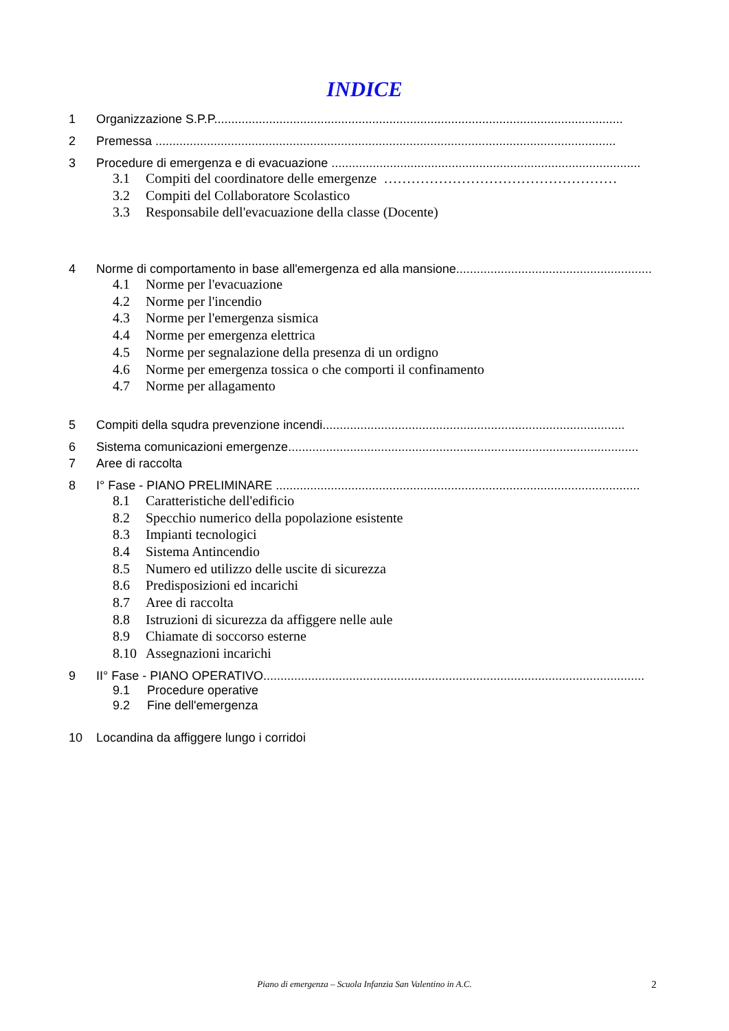INDICE
1 Organizzazione S.P.P.......................................................................................................................
2 Premessa ......................................................................................................................................
3 Procedure di emergenza e di evacuazione ..........................................................................................
3.1 Compiti del coordinatore delle emergenze ……………………………………………
3.2 Compiti del Collaboratore Scolastico
3.3 Responsabile dell'evacuazione della classe (Docente)
4 Norme di comportamento in base all'emergenza ed alla mansione.........................................................
4.1 Norme per l'evacuazione
4.2 Norme per l'incendio
4.3 Norme per l'emergenza sismica
4.4 Norme per emergenza elettrica
4.5 Norme per segnalazione della presenza di un ordigno
4.6 Norme per emergenza tossica o che comporti il confinamento
4.7 Norme per allagamento
5 Compiti della squdra prevenzione incendi........................................................................................
6 Sistema comunicazioni emergenze......................................................................................................
7 Aree di raccolta
8 I° Fase - PIANO PRELIMINARE ..........................................................................................................
8.1 Caratteristiche dell'edificio
8.2 Specchio numerico della popolazione esistente
8.3 Impianti tecnologici
8.4 Sistema Antincendio
8.5 Numero ed utilizzo delle uscite di sicurezza
8.6 Predisposizioni ed incarichi
8.7 Aree di raccolta
8.8 Istruzioni di sicurezza da affiggere nelle aule
8.9 Chiamate di soccorso esterne
8.10 Assegnazioni incarichi
9 II° Fase - PIANO OPERATIVO...............................................................................................................
9.1 Procedure operative
9.2 Fine dell'emergenza
10 Locandina da affiggere lungo i corridoi
Piano di emergenza – Scuola Infanzia San Valentino in A.C. 2